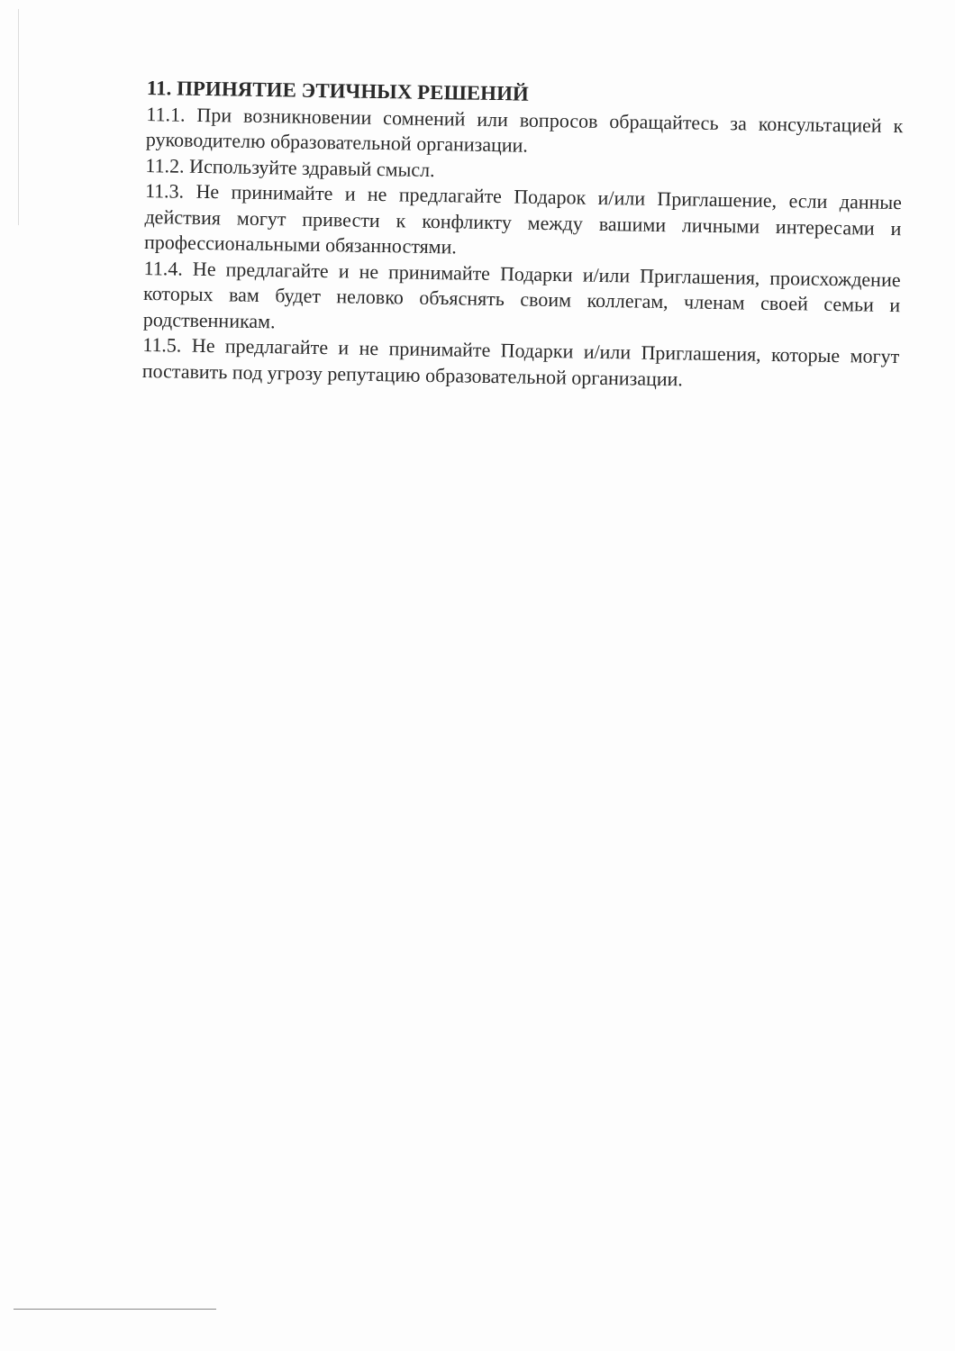11. ПРИНЯТИЕ ЭТИЧНЫХ РЕШЕНИЙ
11.1. При возникновении сомнений или вопросов обращайтесь за консультацией к руководителю образовательной организации.
11.2. Используйте здравый смысл.
11.3. Не принимайте и не предлагайте Подарок и/или Приглашение, если данные действия могут привести к конфликту между вашими личными интересами и профессиональными обязанностями.
11.4. Не предлагайте и не принимайте Подарки и/или Приглашения, происхождение которых вам будет неловко объяснять своим коллегам, членам своей семьи и родственникам.
11.5. Не предлагайте и не принимайте Подарки и/или Приглашения, которые могут поставить под угрозу репутацию образовательной организации.